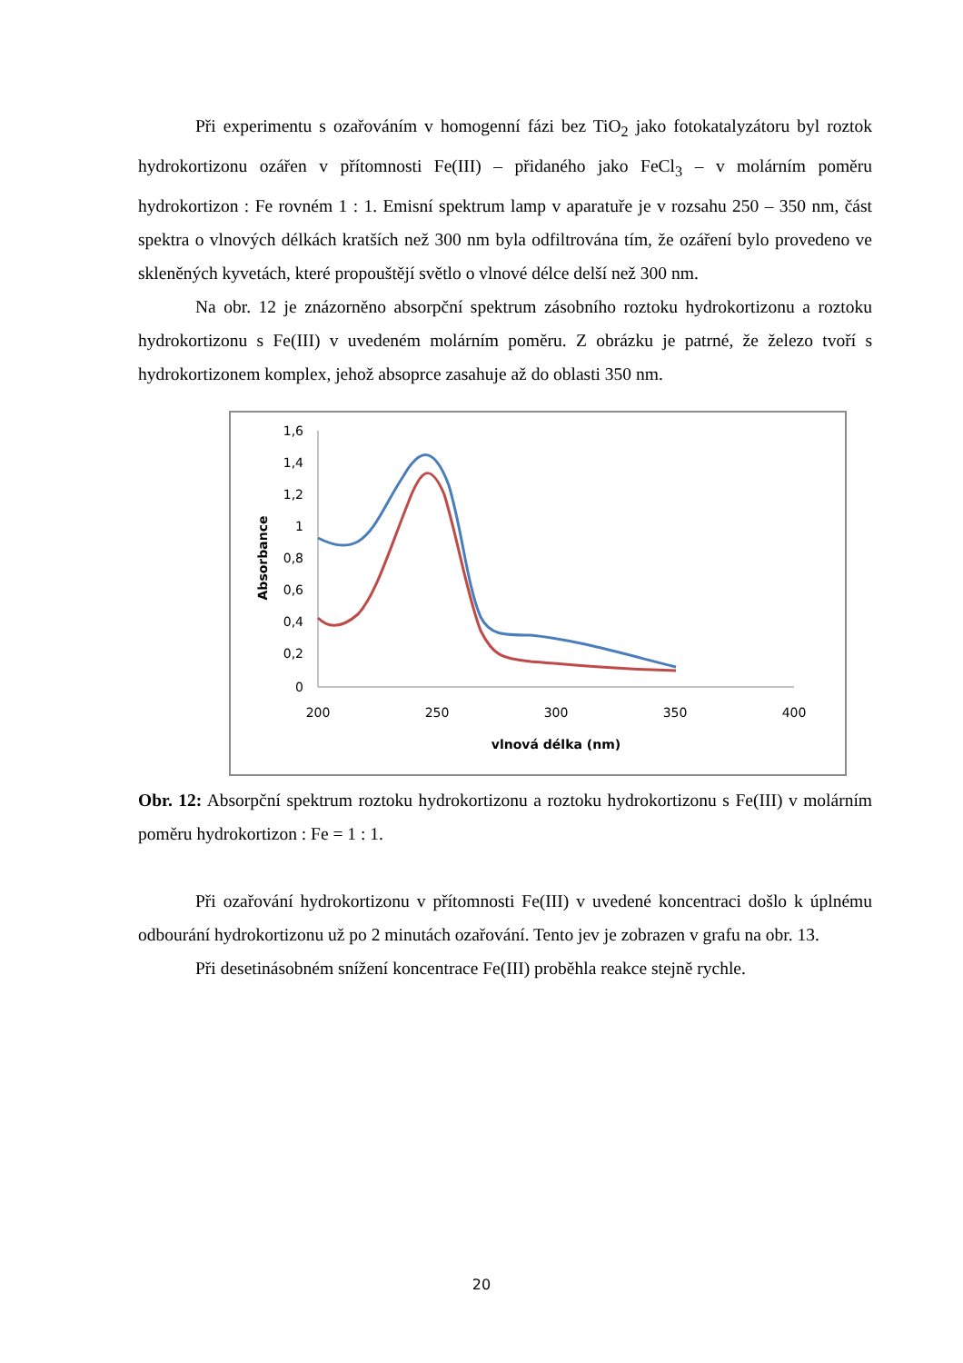Při experimentu s ozařováním v homogenní fázi bez TiO<sub>2</sub> jako fotokatalyzátoru byl roztok hydrokortizonu ozářen v přítomnosti Fe(III) – přidaného jako FeCl<sub>3</sub> – v molárním poměru hydrokortizon : Fe rovném 1 : 1. Emisní spektrum lamp v aparatuře je v rozsahu 250 – 350 nm, část spektra o vlnových délkách kratších než 300 nm byla odfiltrována tím, že ozáření bylo provedeno ve skleněných kyvetách, které propouštějí světlo o vlnové délce delší než 300 nm.
Na obr. 12 je znázorněno absorpční spektrum zásobního roztoku hydrokortizonu a roztoku hydrokortizonu s Fe(III) v uvedeném molárním poměru. Z obrázku je patrné, že železo tvoří s hydrokortizonem komplex, jehož absoprce zasahuje až do oblasti 350 nm.
1,6
1,4
1,2
1
0,8
0,6
0,4
0,2
0
200
250
300
350
400
vlnová délka (nm)
Absorbance
Obr. 12: Absorpční spektrum roztoku hydrokortizonu a roztoku hydrokortizonu s Fe(III) v molárním poměru hydrokortizon : Fe = 1 : 1.
Při ozařování hydrokortizonu v přítomnosti Fe(III) v uvedené koncentraci došlo k úplnému odbourání hydrokortizonu už po 2 minutách ozařování. Tento jev je zobrazen v grafu na obr. 13.
Při desetinásobném snížení koncentrace Fe(III) proběhla reakce stejně rychle.
20